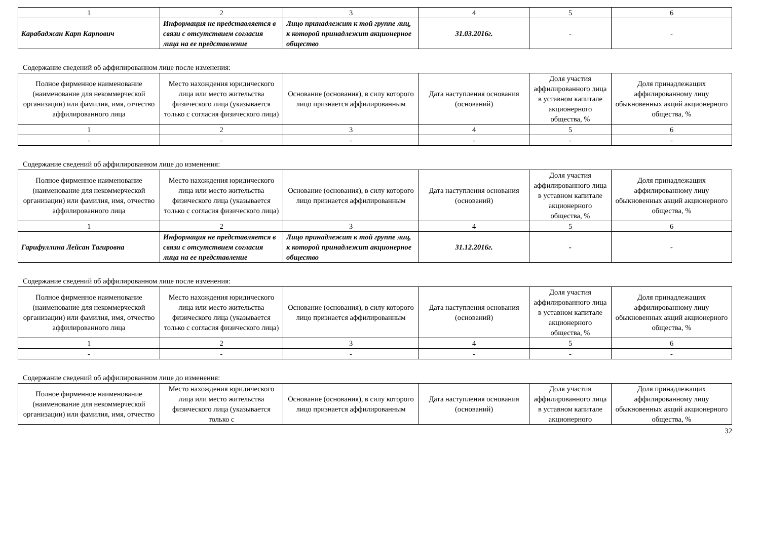| 1 | 2 | 3 | 4 | 5 | 6 |
| Карабаджан Карп Карпович | Информация не представляется в связи с отсутствием согласия лица на ее представление | Лицо принадлежит к той группе лиц, к которой принадлежит акционерное общество | 31.03.2016г. | - | - |
Содержание сведений об аффилированном лице после изменения:
| Полное фирменное наименование (наименование для некоммерческой организации) или фамилия, имя, отчество аффилированного лица | Место нахождения юридического лица или место жительства физического лица (указывается только с согласия физического лица) | Основание (основания), в силу которого лицо признается аффилированным | Дата наступления основания (оснований) | Доля участия аффилированного лица в уставном капитале акционерного общества, % | Доля принадлежащих аффилированному лицу обыкновенных акций акционерного общества, % |
| 1 | 2 | 3 | 4 | 5 | 6 |
| - | - | - | - | - | - |
Содержание сведений об аффилированном лице до изменения:
| Полное фирменное наименование (наименование для некоммерческой организации) или фамилия, имя, отчество аффилированного лица | Место нахождения юридического лица или место жительства физического лица (указывается только с согласия физического лица) | Основание (основания), в силу которого лицо признается аффилированным | Дата наступления основания (оснований) | Доля участия аффилированного лица в уставном капитале акционерного общества, % | Доля принадлежащих аффилированному лицу обыкновенных акций акционерного общества, % |
| 1 | 2 | 3 | 4 | 5 | 6 |
| Гарифуллина Лейсан Тагировна | Информация не представляется в связи с отсутствием согласия лица на ее представление | Лицо принадлежит к той группе лиц, к которой принадлежит акционерное общество | 31.12.2016г. | - | - |
Содержание сведений об аффилированном лице после изменения:
| Полное фирменное наименование (наименование для некоммерческой организации) или фамилия, имя, отчество аффилированного лица | Место нахождения юридического лица или место жительства физического лица (указывается только с согласия физического лица) | Основание (основания), в силу которого лицо признается аффилированным | Дата наступления основания (оснований) | Доля участия аффилированного лица в уставном капитале акционерного общества, % | Доля принадлежащих аффилированному лицу обыкновенных акций акционерного общества, % |
| 1 | 2 | 3 | 4 | 5 | 6 |
| - | - | - | - | - | - |
Содержание сведений об аффилированном лице до изменения:
| Полное фирменное наименование (наименование для некоммерческой организации) или фамилия, имя, отчество | Место нахождения юридического лица или место жительства физического лица (указывается только с | Основание (основания), в силу которого лицо признается аффилированным | Дата наступления основания (оснований) | Доля участия аффилированного лица в уставном капитале акционерного | Доля принадлежащих аффилированному лицу обыкновенных акций акционерного общества, % |
32